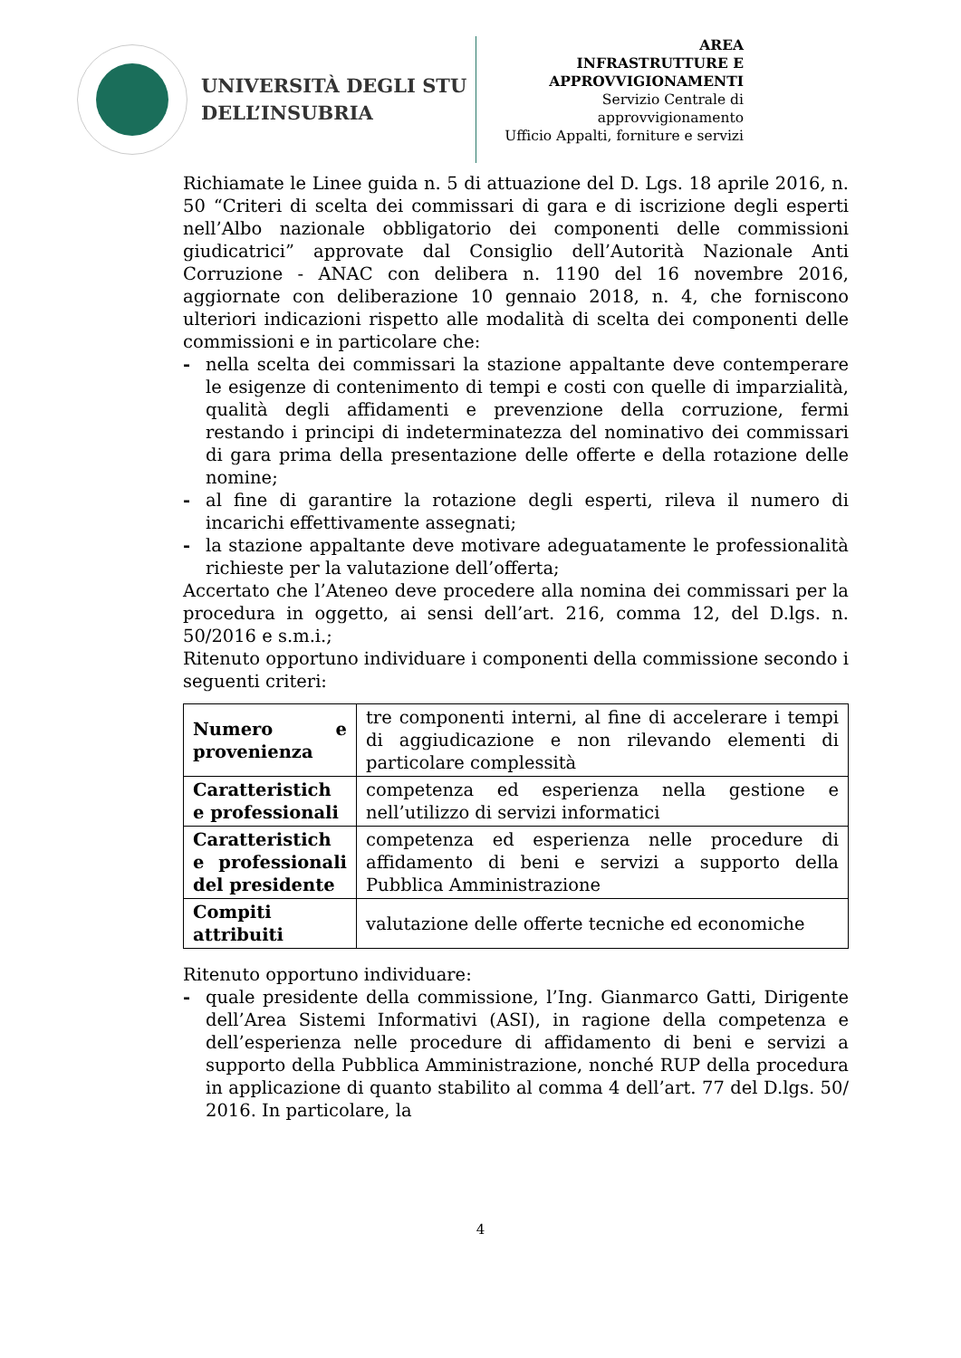UNIVERSITÀ DEGLI STU
DELL’INSUBRIA
AREA
INFRASTRUTTURE E
APPROVVIGIONAMENTI
Servizio Centrale di approvvigionamento
Ufficio Appalti, forniture e servizi
Richiamate le Linee guida n. 5 di attuazione del D. Lgs. 18 aprile 2016, n. 50 “Criteri di scelta dei commissari di gara e di iscrizione degli esperti nell’Albo nazionale obbligatorio dei componenti delle commissioni giudicatrici” approvate dal Consiglio dell’Autorità Nazionale Anti Corruzione - ANAC con delibera n. 1190 del 16 novembre 2016, aggiornate con deliberazione 10 gennaio 2018, n. 4, che forniscono ulteriori indicazioni rispetto alle modalità di scelta dei componenti delle commissioni e in particolare che:
- nella scelta dei commissari la stazione appaltante deve contemperare le esigenze di contenimento di tempi e costi con quelle di imparzialità, qualità degli affidamenti e prevenzione della corruzione, fermi restando i principi di indeterminatezza del nominativo dei commissari di gara prima della presentazione delle offerte e della rotazione delle nomine;
- al fine di garantire la rotazione degli esperti, rileva il numero di incarichi effettivamente assegnati;
- la stazione appaltante deve motivare adeguatamente le professionalità richieste per la valutazione dell’offerta;
Accertato che l’Ateneo deve procedere alla nomina dei commissari per la procedura in oggetto, ai sensi dell’art. 216, comma 12, del D.lgs. n. 50/2016 e s.m.i.;
Ritenuto opportuno individuare i componenti della commissione secondo i seguenti criteri:
| Numero e provenienza | tre componenti interni, al fine di accelerare i tempi di aggiudicazione e non rilevando elementi di particolare complessità |
| Caratteristich e professionali | competenza ed esperienza nella gestione e nell’utilizzo di servizi informatici |
| Caratteristich e professionali del presidente | competenza ed esperienza nelle procedure di affidamento di beni e servizi a supporto della Pubblica Amministrazione |
| Compiti attribuiti | valutazione delle offerte tecniche ed economiche |
Ritenuto opportuno individuare:
- quale presidente della commissione, l’Ing. Gianmarco Gatti, Dirigente dell’Area Sistemi Informativi (ASI), in ragione della competenza e dell’esperienza nelle procedure di affidamento di beni e servizi a supporto della Pubblica Amministrazione, nonché RUP della procedura in applicazione di quanto stabilito al comma 4 dell’art. 77 del D.lgs. 50/ 2016. In particolare, la
4